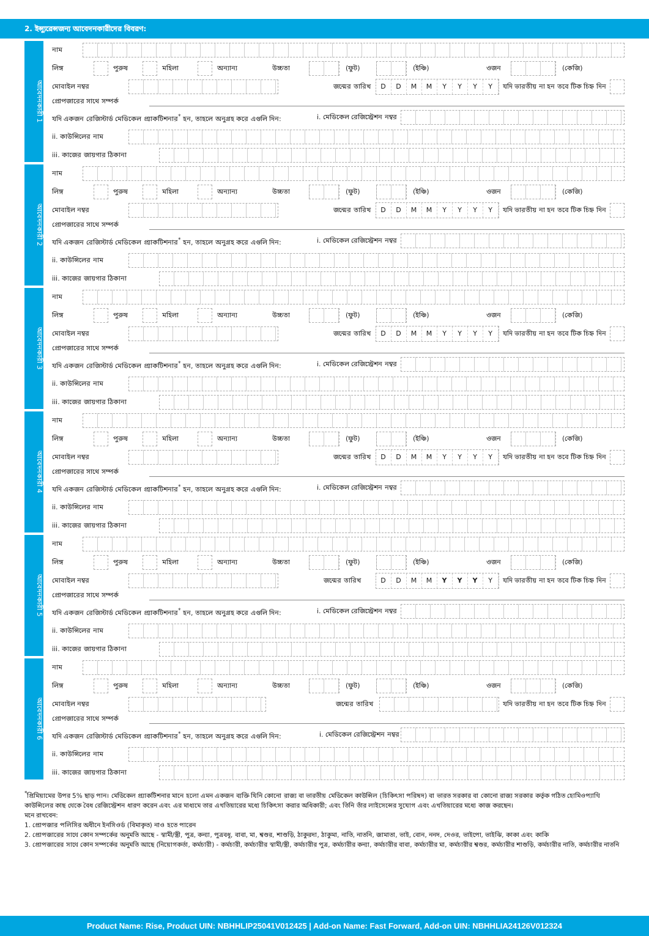2. ইন্স্যুরেন্সজন্য আবেদনকারীদের বিবরণ:
আবেদনকারী 1
নাম
লিঙ্গ পুরুষ মহিলা অন্যান্য উচ্চতা (ফুট) (ইঞ্চি) ওজন (কেজি)
মোবাইল নম্বর জন্মের তারিখ
D D M M Y Y Y Y
যদি ভারতীয় না হন তবে টিক চিহ্ন দিন
প্রোপজারের সাথে সম্পর্ক
যদি একজন রেজিস্টার্ড মেডিকেল প্র্যাকটিশনার<sup>*</sup> হন, তাহলে অনুগ্রহ করে এগুলি দিন: i. মেডিকেল রেজিস্ট্রেশন নম্বর
ii. কাউন্সিলের নাম
iii. কাজের জায়গার ঠিকানা
আবেদনকারী 2
নাম
লিঙ্গ পুরুষ মহিলা অন্যান্য উচ্চতা (ফুট) (ইঞ্চি) ওজন (কেজি)
মোবাইল নম্বর জন্মের তারিখ
D D M M Y Y Y Y
যদি ভারতীয় না হন তবে টিক চিহ্ন দিন
প্রোপজারের সাথে সম্পর্ক
যদি একজন রেজিস্টার্ড মেডিকেল প্র্যাকটিশনার<sup>*</sup> হন, তাহলে অনুগ্রহ করে এগুলি দিন: i. মেডিকেল রেজিস্ট্রেশন নম্বর
ii. কাউন্সিলের নাম
iii. কাজের জায়গার ঠিকানা
আবেদনকারী 3
নাম
লিঙ্গ পুরুষ মহিলা অন্যান্য উচ্চতা (ফুট) (ইঞ্চি) ওজন (কেজি)
মোবাইল নম্বর জন্মের তারিখ
D D M M Y Y Y Y
যদি ভারতীয় না হন তবে টিক চিহ্ন দিন
প্রোপজারের সাথে সম্পর্ক
যদি একজন রেজিস্টার্ড মেডিকেল প্র্যাকটিশনার<sup>*</sup> হন, তাহলে অনুগ্রহ করে এগুলি দিন: i. মেডিকেল রেজিস্ট্রেশন নম্বর
ii. কাউন্সিলের নাম
iii. কাজের জায়গার ঠিকানা
আবেদনকারী 4
নাম
লিঙ্গ পুরুষ মহিলা অন্যান্য উচ্চতা (ফুট) (ইঞ্চি) ওজন (কেজি)
মোবাইল নম্বর জন্মের তারিখ
D D M M Y Y Y Y
যদি ভারতীয় না হন তবে টিক চিহ্ন দিন
প্রোপজারের সাথে সম্পর্ক
যদি একজন রেজিস্টার্ড মেডিকেল প্র্যাকটিশনার<sup>*</sup> হন, তাহলে অনুগ্রহ করে এগুলি দিন: i. মেডিকেল রেজিস্ট্রেশন নম্বর
ii. কাউন্সিলের নাম
iii. কাজের জায়গার ঠিকানা
আবেদনকারী 5
নাম
লিঙ্গ পুরুষ মহিলা অন্যান্য উচ্চতা (ফুট) (ইঞ্চি) ওজন (কেজি)
মোবাইল নম্বর জন্মের তারিখ
D D M M Y Y Y Y
যদি ভারতীয় না হন তবে টিক চিহ্ন দিন
প্রোপজারের সাথে সম্পর্ক
যদি একজন রেজিস্টার্ড মেডিকেল প্র্যাকটিশনার<sup>*</sup> হন, তাহলে অনুগ্রহ করে এগুলি দিন: i. মেডিকেল রেজিস্ট্রেশন নম্বর
ii. কাউন্সিলের নাম
iii. কাজের জায়গার ঠিকানা
আবেদনকারী 6
নাম
লিঙ্গ পুরুষ মহিলা অন্যান্য উচ্চতা (ফুট) (ইঞ্চি) ওজন (কেজি)
মোবাইল নম্বর জন্মের তারিখ
যদি ভারতীয় না হন তবে টিক চিহ্ন দিন
প্রোপজারের সাথে সম্পর্ক
যদি একজন রেজিস্টার্ড মেডিকেল প্র্যাকটিশনার<sup>*</sup> হন, তাহলে অনুগ্রহ করে এগুলি দিন: i. মেডিকেল রেজিস্ট্রেশন নম্বর
ii. কাউন্সিলের নাম
iii. কাজের জায়গার ঠিকানা
<sup>*</sup> প্রিমিয়ামের উপর 5% ছাড় পান। মেডিকেল প্র্যাকটিশনার মানে হলো এমন একজন ব্যক্তি যিনি কোনো রাজ্য বা ভারতীয় মেডিকেল কাউন্সিল (চিকিৎসা পরিষদ) বা ভারত সরকার বা কোনো রাজ্য সরকার কর্তৃক গঠিত হোমিওপ্যাথি কাউন্সিলের কাছ থেকে বৈধ রেজিস্ট্রেশন ধারণ করেন এবং এর মাধ্যমে তার এখতিয়ারের মধ্যে চিকিৎসা করার অধিকারী; এবং তিনি তাঁর লাইসেন্সের সুযোগ এবং এখতিয়ারের মধ্যে কাজ করছেন।
মনে রাখবেন:
1. প্রোপজার পলিসির অধীনে ইনসিওর্ড (বিমাকৃত) নাও হতে পারেন
2. প্রোপজারের সাথে কোন সম্পর্কের অনুমতি আছে - স্বামী/স্ত্রী, পুত্র, কন্যা, পুত্রবধূ, বাবা, মা, শ্বশুর, শাশুড়ি, ঠাকুরদা, ঠাকুমা, নাতি, নাতনি, জামাতা, ভাই, বোন, ননদ, দেওর, ভাইপো, ভাইঝি, কাকা এবং কাকি
3. প্রোপজারের সাথে কোন সম্পর্কের অনুমতি আছে (নিয়োগকর্তা, কর্মচারী) - কর্মচারী, কর্মচারীর স্বামী/স্ত্রী, কর্মচারীর পুত্র, কর্মচারীর কন্যা, কর্মচারীর বাবা, কর্মচারীর মা, কর্মচারীর শ্বশুর, কর্মচারীর শাশুড়ি, কর্মচারীর নাতি, কর্মচারীর নাতনি
Product Name: Rise, Product UIN: NBHHLIP25041V012425 | Add-on Name: Fast Forward, Add-on UIN: NBHHLIA24126V012324